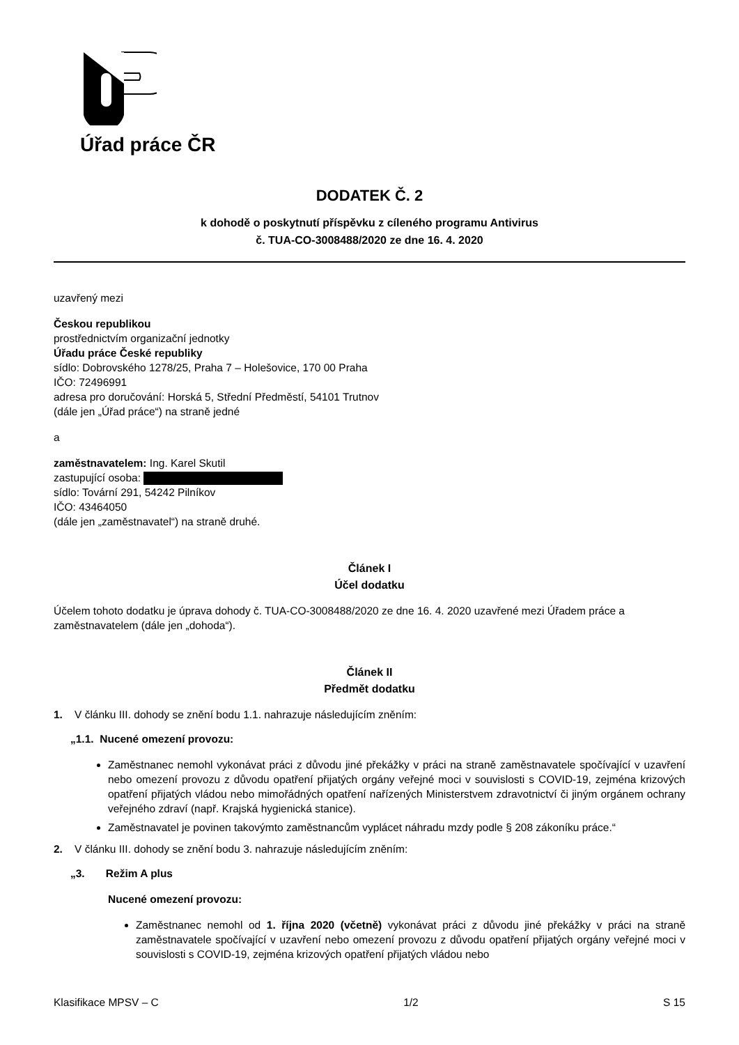Úřad práce ČR
DODATEK Č. 2
k dohodě o poskytnutí příspěvku z cíleného programu Antivirus
č. TUA-CO-3008488/2020 ze dne 16. 4. 2020
uzavřený mezi
Českou republikou
prostřednictvím organizační jednotky
Úřadu práce České republiky
sídlo: Dobrovského 1278/25, Praha 7 – Holešovice, 170 00 Praha
IČO: 72496991
adresa pro doručování: Horská 5, Střední Předměstí, 54101 Trutnov
(dále jen „Úřad práce“) na straně jedné
a
zaměstnavatelem: Ing. Karel Skutil
zastupující osoba:
sídlo: Tovární 291, 54242 Pilníkov
IČO: 43464050
(dále jen „zaměstnavatel“) na straně druhé.
Článek I
Účel dodatku
Účelem tohoto dodatku je úprava dohody č. TUA-CO-3008488/2020 ze dne 16. 4. 2020 uzavřené mezi Úřadem práce a zaměstnavatelem (dále jen „dohoda“).
Článek II
Předmět dodatku
1. V článku III. dohody se znění bodu 1.1. nahrazuje následujícím zněním:
„1.1. Nucené omezení provozu:
Zaměstnanec nemohl vykonávat práci z důvodu jiné překážky v práci na straně zaměstnavatele spočívající v uzavření nebo omezení provozu z důvodu opatření přijatých orgány veřejné moci v souvislosti s COVID-19, zejména krizových opatření přijatých vládou nebo mimořádných opatření nařízených Ministerstvem zdravotnictví či jiným orgánem ochrany veřejného zdraví (např. Krajská hygienická stanice).
Zaměstnavatel je povinen takovýmto zaměstnancům vyplácet náhradu mzdy podle § 208 zákoníku práce.“
2. V článku III. dohody se znění bodu 3. nahrazuje následujícím zněním:
„3. Režim A plus
Nucené omezení provozu:
Zaměstnanec nemohl od 1. října 2020 (včetně) vykonávat práci z důvodu jiné překážky v práci na straně zaměstnavatele spočívající v uzavření nebo omezení provozu z důvodu opatření přijatých orgány veřejné moci v souvislosti s COVID-19, zejména krizových opatření přijatých vládou nebo
Klasifikace MPSV – C 1/2 S 15